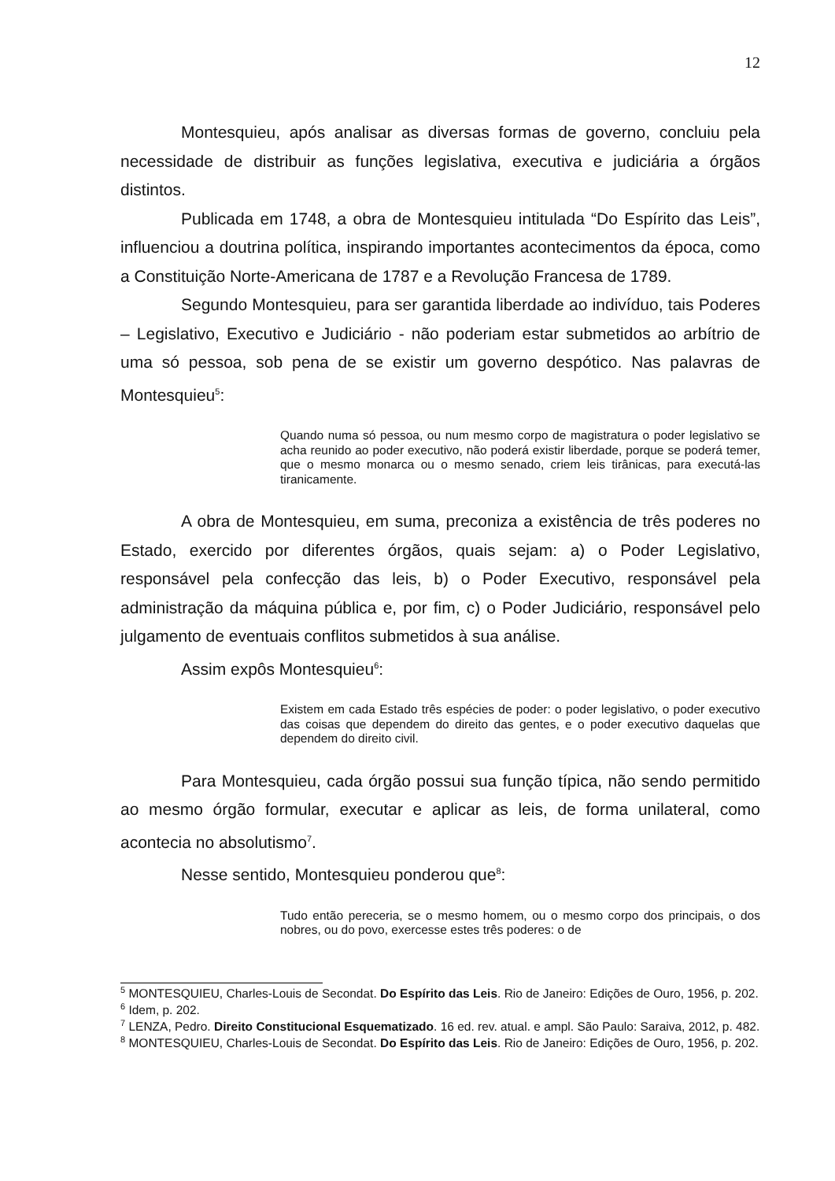12
Montesquieu, após analisar as diversas formas de governo, concluiu pela necessidade de distribuir as funções legislativa, executiva e judiciária a órgãos distintos.
Publicada em 1748, a obra de Montesquieu intitulada “Do Espírito das Leis”, influenciou a doutrina política, inspirando importantes acontecimentos da época, como a Constituição Norte-Americana de 1787 e a Revolução Francesa de 1789.
Segundo Montesquieu, para ser garantida liberdade ao indivíduo, tais Poderes – Legislativo, Executivo e Judiciário - não poderiam estar submetidos ao arbítrio de uma só pessoa, sob pena de se existir um governo despótico. Nas palavras de Montesquieu<sup>5</sup>:
Quando numa só pessoa, ou num mesmo corpo de magistratura o poder legislativo se acha reunido ao poder executivo, não poderá existir liberdade, porque se poderá temer, que o mesmo monarca ou o mesmo senado, criem leis tirânicas, para executá-las tiranicamente.
A obra de Montesquieu, em suma, preconiza a existência de três poderes no Estado, exercido por diferentes órgãos, quais sejam: a) o Poder Legislativo, responsável pela confecção das leis, b) o Poder Executivo, responsável pela administração da máquina pública e, por fim, c) o Poder Judiciário, responsável pelo julgamento de eventuais conflitos submetidos à sua análise.
Assim expôs Montesquieu<sup>6</sup>:
Existem em cada Estado três espécies de poder: o poder legislativo, o poder executivo das coisas que dependem do direito das gentes, e o poder executivo daquelas que dependem do direito civil.
Para Montesquieu, cada órgão possui sua função típica, não sendo permitido ao mesmo órgão formular, executar e aplicar as leis, de forma unilateral, como acontecia no absolutismo<sup>7</sup>.
Nesse sentido, Montesquieu ponderou que<sup>8</sup>:
Tudo então pereceria, se o mesmo homem, ou o mesmo corpo dos principais, o dos nobres, ou do povo, exercesse estes três poderes: o de
<sup>5</sup> MONTESQUIEU, Charles-Louis de Secondat. Do Espírito das Leis. Rio de Janeiro: Edições de Ouro, 1956, p. 202.
<sup>6</sup> Idem, p. 202.
<sup>7</sup> LENZA, Pedro. Direito Constitucional Esquematizado. 16 ed. rev. atual. e ampl. São Paulo: Saraiva, 2012, p. 482.
<sup>8</sup> MONTESQUIEU, Charles-Louis de Secondat. Do Espírito das Leis. Rio de Janeiro: Edições de Ouro, 1956, p. 202.